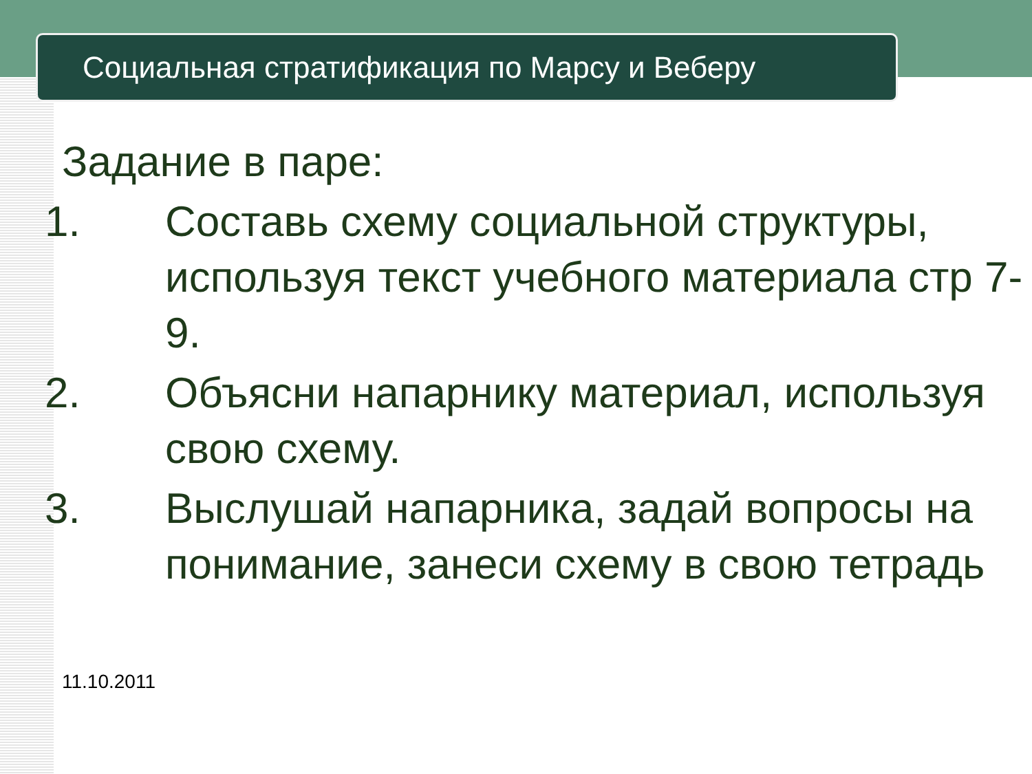Социальная стратификация по Марсу и Веберу
Задание в паре:
1. Составь схему социальной структуры, используя текст учебного материала стр 7-9.
2. Объясни напарнику материал, используя свою схему.
3. Выслушай напарника, задай вопросы на понимание, занеси схему в свою тетрадь
11.10.2011